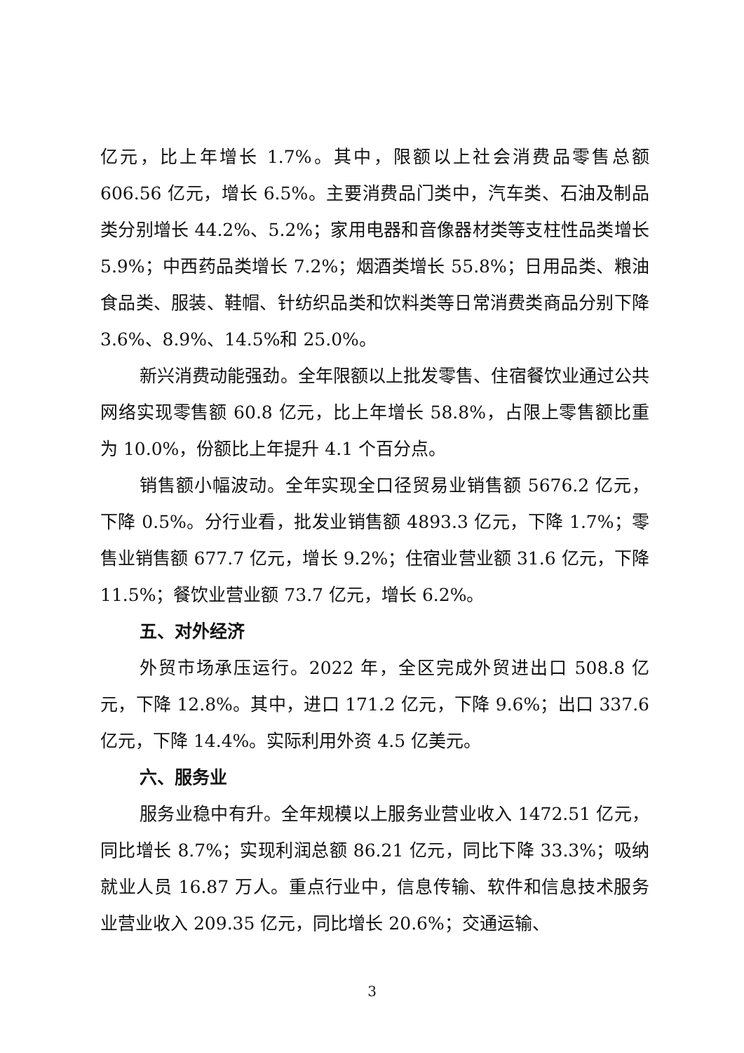亿元，比上年增长 1.7%。其中，限额以上社会消费品零售总额 606.56 亿元，增长 6.5%。主要消费品门类中，汽车类、石油及制品类分别增长 44.2%、5.2%；家用电器和音像器材类等支柱性品类增长 5.9%；中西药品类增长 7.2%；烟酒类增长 55.8%；日用品类、粮油食品类、服装、鞋帽、针纺织品类和饮料类等日常消费类商品分别下降 3.6%、8.9%、14.5%和 25.0%。
新兴消费动能强劲。全年限额以上批发零售、住宿餐饮业通过公共网络实现零售额 60.8 亿元，比上年增长 58.8%，占限上零售额比重为 10.0%，份额比上年提升 4.1 个百分点。
销售额小幅波动。全年实现全口径贸易业销售额 5676.2 亿元，下降 0.5%。分行业看，批发业销售额 4893.3 亿元，下降 1.7%；零售业销售额 677.7 亿元，增长 9.2%；住宿业营业额 31.6 亿元，下降 11.5%；餐饮业营业额 73.7 亿元，增长 6.2%。
五、对外经济
外贸市场承压运行。2022 年，全区完成外贸进出口 508.8 亿元，下降 12.8%。其中，进口 171.2 亿元，下降 9.6%；出口 337.6 亿元，下降 14.4%。实际利用外资 4.5 亿美元。
六、服务业
服务业稳中有升。全年规模以上服务业营业收入 1472.51 亿元，同比增长 8.7%；实现利润总额 86.21 亿元，同比下降 33.3%；吸纳就业人员 16.87 万人。重点行业中，信息传输、软件和信息技术服务业营业收入 209.35 亿元，同比增长 20.6%；交通运输、
3